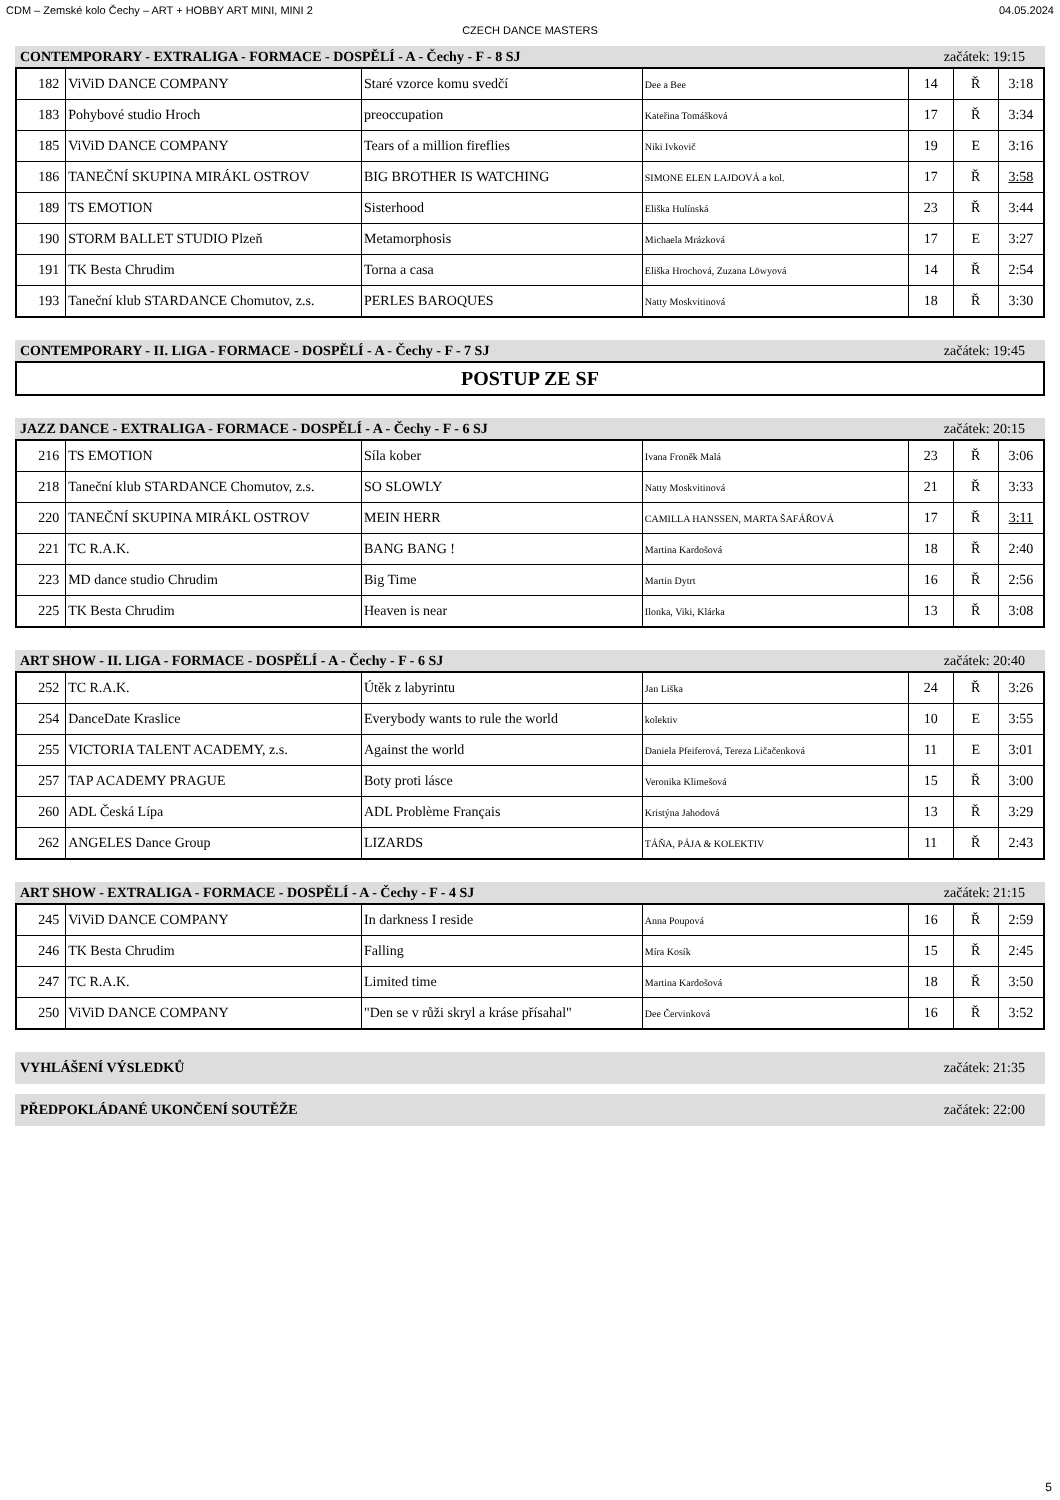CDM – Zemské kolo Čechy – ART + HOBBY ART MINI, MINI 2 04.05.2024
CZECH DANCE MASTERS
CONTEMPORARY - EXTRALIGA - FORMACE - DOSPĚLÍ - A - Čechy - F - 8 SJ začátek: 19:15
| 182 | ViViD DANCE COMPANY | Staré vzorce komu svedčí | Dee a Bee | 14 | Ř | 3:18 |
| 183 | Pohybové studio Hroch | preoccupation | Kateřina Tomášková | 17 | Ř | 3:34 |
| 185 | ViViD DANCE COMPANY | Tears of a million fireflies | Niki Ivkovič | 19 | E | 3:16 |
| 186 | TANEČNÍ SKUPINA MIRÁKL OSTROV | BIG BROTHER IS WATCHING | SIMONE ELEN LAJDOVÁ a kol. | 17 | Ř | 3:58 |
| 189 | TS EMOTION | Sisterhood | Eliška Hulínská | 23 | Ř | 3:44 |
| 190 | STORM BALLET STUDIO Plzeň | Metamorphosis | Michaela Mrázková | 17 | E | 3:27 |
| 191 | TK Besta Chrudim | Torna a casa | Eliška Hrochová, Zuzana Löwyová | 14 | Ř | 2:54 |
| 193 | Taneční klub STARDANCE Chomutov, z.s. | PERLES BAROQUES | Natty Moskvitinová | 18 | Ř | 3:30 |
CONTEMPORARY - II. LIGA - FORMACE - DOSPĚLÍ - A - Čechy - F - 7 SJ začátek: 19:45
POSTUP ZE SF
JAZZ DANCE - EXTRALIGA - FORMACE - DOSPĚLÍ - A - Čechy - F - 6 SJ začátek: 20:15
| 216 | TS EMOTION | Síla kober | Ivana Froněk Malá | 23 | Ř | 3:06 |
| 218 | Taneční klub STARDANCE Chomutov, z.s. | SO SLOWLY | Natty Moskvitinová | 21 | Ř | 3:33 |
| 220 | TANEČNÍ SKUPINA MIRÁKL OSTROV | MEIN HERR | CAMILLA HANSSEN, MARTA ŠAFÁŘOVÁ | 17 | Ř | 3:11 |
| 221 | TC R.A.K. | BANG BANG ! | Martina Kardošová | 18 | Ř | 2:40 |
| 223 | MD dance studio Chrudim | Big Time | Martin Dytrt | 16 | Ř | 2:56 |
| 225 | TK Besta Chrudim | Heaven is near | Ilonka, Viki, Klárka | 13 | Ř | 3:08 |
ART SHOW - II. LIGA - FORMACE - DOSPĚLÍ - A - Čechy - F - 6 SJ začátek: 20:40
| 252 | TC R.A.K. | Útěk z labyrintu | Jan Liška | 24 | Ř | 3:26 |
| 254 | DanceDate Kraslice | Everybody wants to rule the world | kolektiv | 10 | E | 3:55 |
| 255 | VICTORIA TALENT ACADEMY, z.s. | Against the world | Daniela Pfeiferová, Tereza Ličačenková | 11 | E | 3:01 |
| 257 | TAP ACADEMY PRAGUE | Boty proti lásce | Veronika Klimešová | 15 | Ř | 3:00 |
| 260 | ADL Česká Lípa | ADL Problème Français | Kristýna Jahodová | 13 | Ř | 3:29 |
| 262 | ANGELES Dance Group | LIZARDS | TÁŇA, PÁJA & KOLEKTIV | 11 | Ř | 2:43 |
ART SHOW - EXTRALIGA - FORMACE - DOSPĚLÍ - A - Čechy - F - 4 SJ začátek: 21:15
| 245 | ViViD DANCE COMPANY | In darkness I reside | Anna Poupová | 16 | Ř | 2:59 |
| 246 | TK Besta Chrudim | Falling | Míra Kosík | 15 | Ř | 2:45 |
| 247 | TC R.A.K. | Limited time | Martina Kardošová | 18 | Ř | 3:50 |
| 250 | ViViD DANCE COMPANY | "Den se v růži skryl a kráse přísahal" | Dee Červinková | 16 | Ř | 3:52 |
VYHLÁŠENÍ VÝSLEDKŮ začátek: 21:35
PŘEDPOKLÁDANÉ UKONČENÍ SOUTĚŽE začátek: 22:00
5